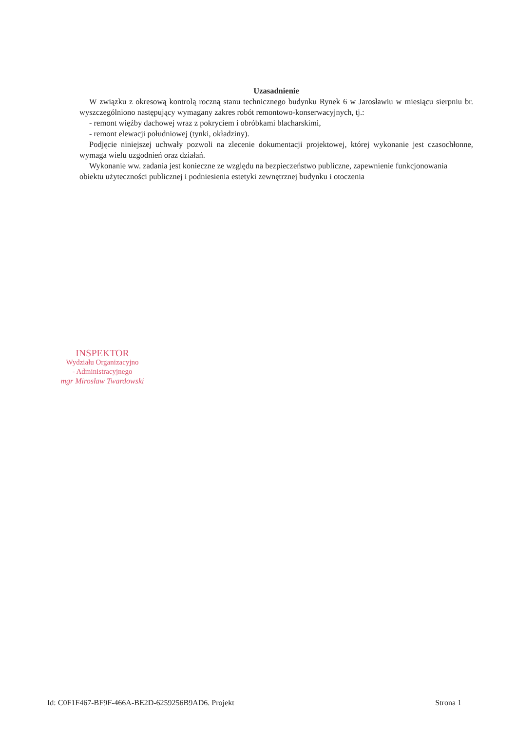Uzasadnienie
W związku z okresową kontrolą roczną stanu technicznego budynku Rynek 6 w Jarosławiu w miesiącu sierpniu br. wyszczególniono następujący wymagany zakres robót remontowo-konserwacyjnych, tj.:
- remont więźby dachowej wraz z pokryciem i obróbkami blacharskimi,
- remont elewacji południowej (tynki, okładziny).
Podjęcie niniejszej uchwały pozwoli na zlecenie dokumentacji projektowej, której wykonanie jest czasochłonne, wymaga wielu uzgodnień oraz działań.
Wykonanie ww. zadania jest konieczne ze względu na bezpieczeństwo publiczne, zapewnienie funkcjonowania obiektu użyteczności publicznej i podniesienia estetyki zewnętrznej budynku i otoczenia
INSPEKTOR
Wydziału Organizacyjno
- Administracyjnego
mgr Mirosław Twardowski
Id: C0F1F467-BF9F-466A-BE2D-6259256B9AD6. Projekt Strona 1